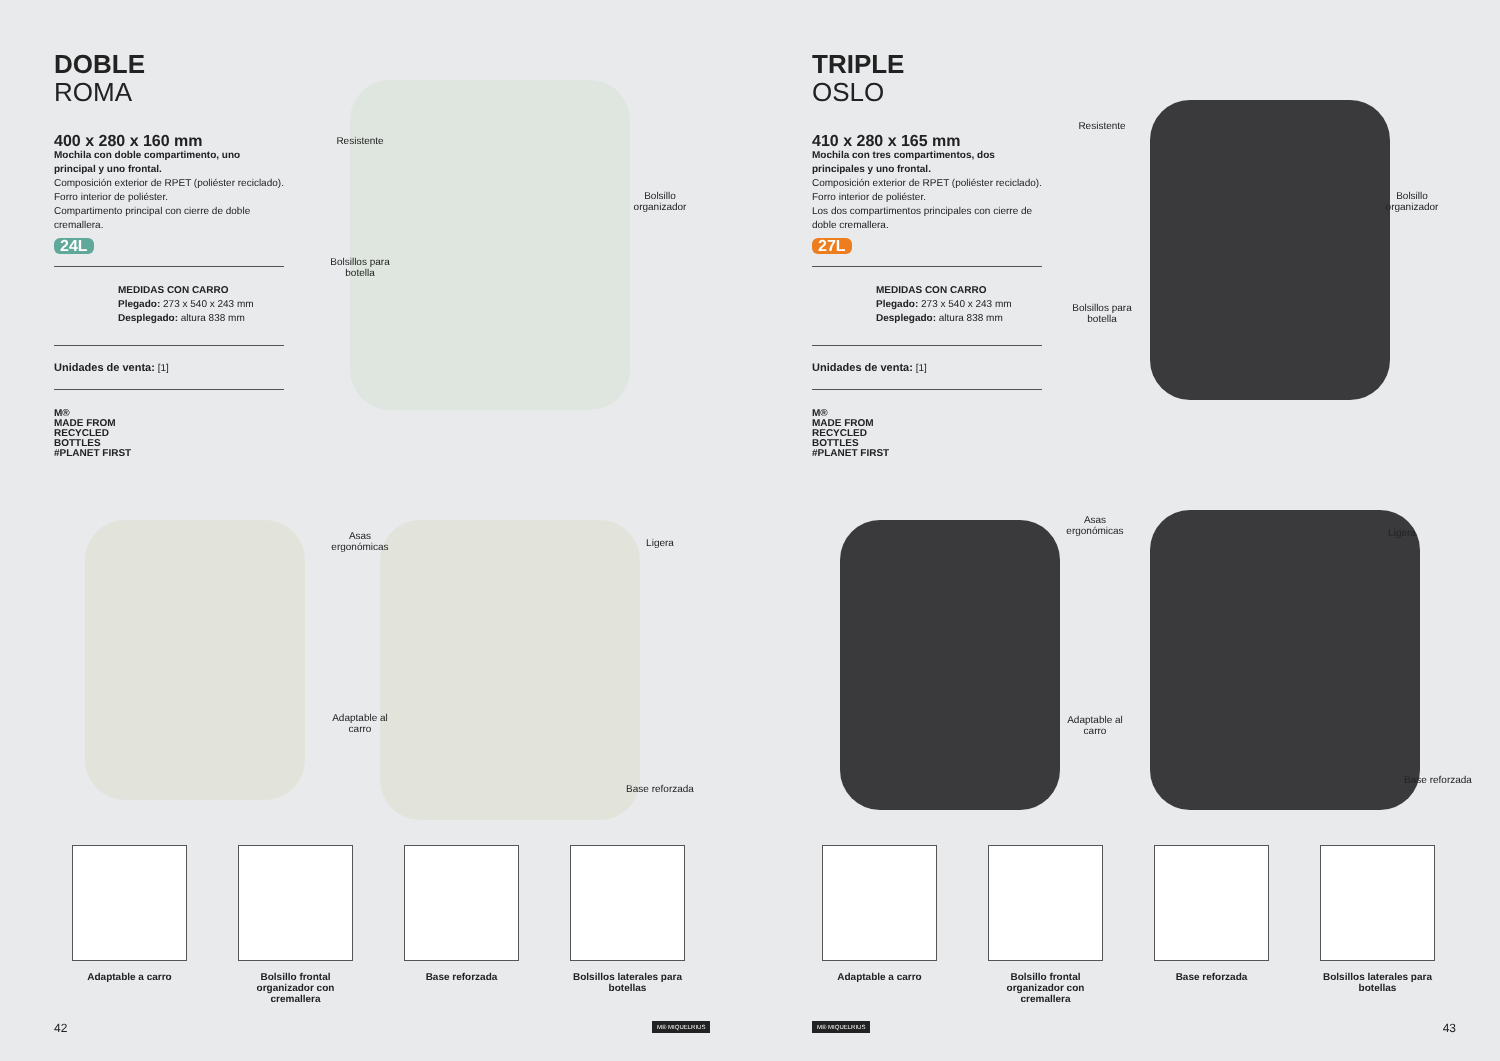DOBLE
ROMA
400 x 280 x 160 mm
Mochila con doble compartimento, uno principal y uno frontal.
Composición exterior de RPET (poliéster reciclado). Forro interior de poliéster.
Compartimento principal con cierre de doble cremallera.
24L
MEDIDAS CON CARRO
Plegado: 273 x 540 x 243 mm
Desplegado: altura 838 mm
Unidades de venta: [1]
M®
MADE FROM
RECYCLED
BOTTLES
#PLANET FIRST
Resistente
Bolsillos para botella
Bolsillo organizador
Asas ergonómicas
Ligera
Adaptable al carro
Base reforzada
Adaptable a carro Bolsillo frontal organizador con cremallera
Base reforzada Bolsillos laterales para botellas
42 M® MIQUELRIUS
TRIPLE
OSLO
410 x 280 x 165 mm
Mochila con tres compartimentos, dos principales y uno frontal.
Composición exterior de RPET (poliéster reciclado). Forro interior de poliéster.
Los dos compartimentos principales con cierre de doble cremallera.
27L
MEDIDAS CON CARRO
Plegado: 273 x 540 x 243 mm
Desplegado: altura 838 mm
Unidades de venta: [1]
M®
MADE FROM
RECYCLED
BOTTLES
#PLANET FIRST
Resistente
Bolsillos para botella
Bolsillo organizador
Asas ergonómicas
Ligera
Adaptable al carro
Base reforzada
Adaptable a carro Bolsillo frontal organizador con cremallera
Base reforzada Bolsillos laterales para botellas
M® MIQUELRIUS 43